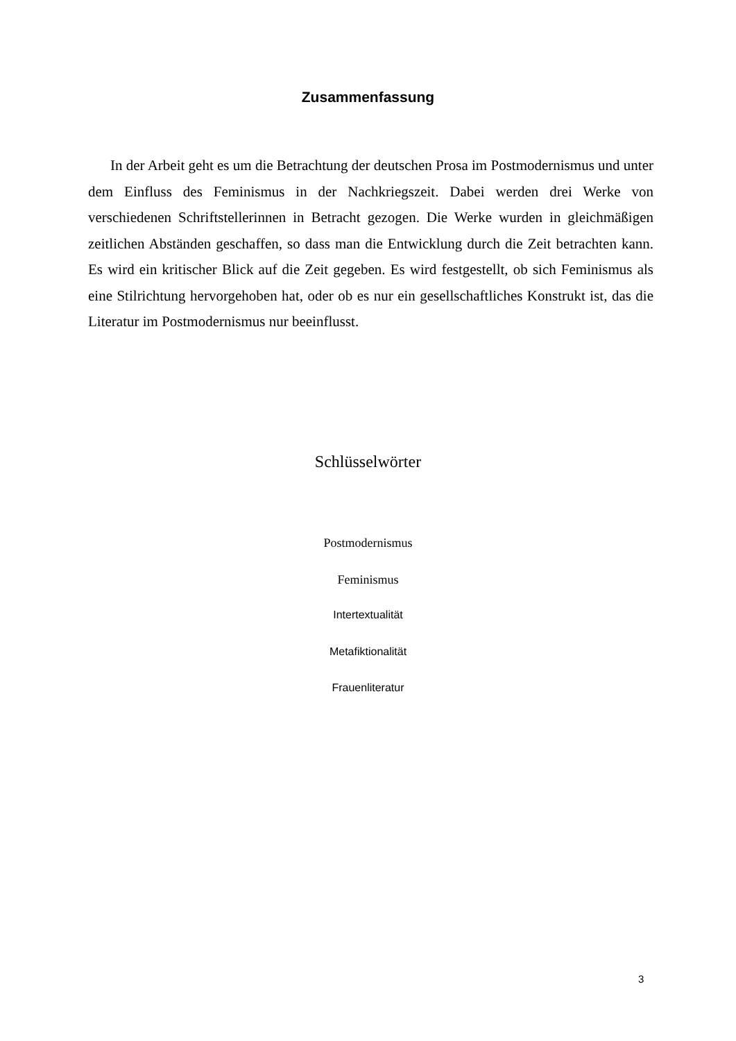Zusammenfassung
In der Arbeit geht es um die Betrachtung der deutschen Prosa im Postmodernismus und unter dem Einfluss des Feminismus in der Nachkriegszeit. Dabei werden drei Werke von verschiedenen Schriftstellerinnen in Betracht gezogen. Die Werke wurden in gleichmäßigen zeitlichen Abständen geschaffen, so dass man die Entwicklung durch die Zeit betrachten kann. Es wird ein kritischer Blick auf die Zeit gegeben. Es wird festgestellt, ob sich Feminismus als eine Stilrichtung hervorgehoben hat, oder ob es nur ein gesellschaftliches Konstrukt ist, das die Literatur im Postmodernismus nur beeinflusst.
Schlüsselwörter
Postmodernismus
Feminismus
Intertextualität
Metafiktionalität
Frauenliteratur
3